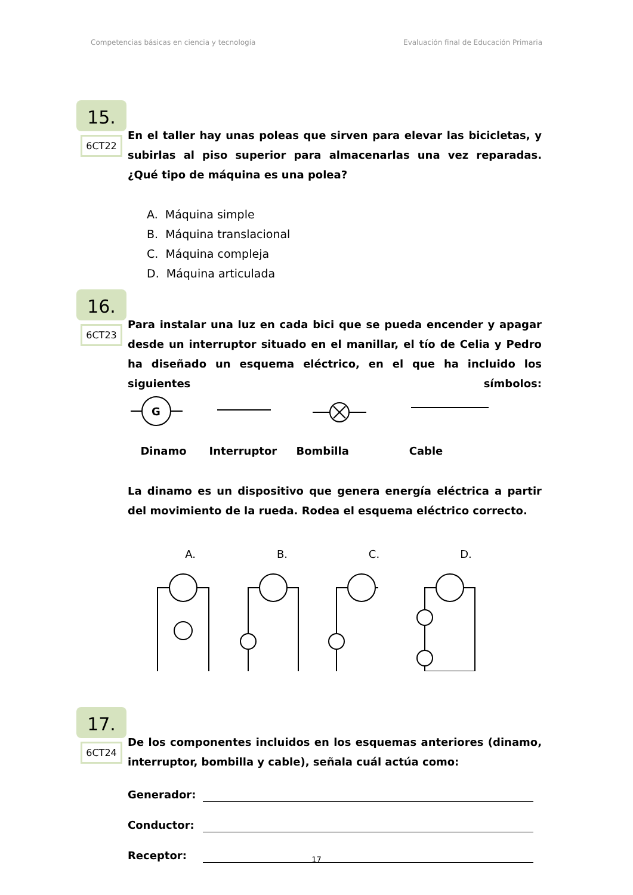Competencias básicas en ciencia y tecnología Evaluación final de Educación Primaria
15.
6CT22
En el taller hay unas poleas que sirven para elevar las bicicletas, y subirlas al piso superior para almacenarlas una vez reparadas. ¿Qué tipo de máquina es una polea?
A. Máquina simple
B. Máquina translacional
C. Máquina compleja
D. Máquina articulada
16.
6CT23
Para instalar una luz en cada bici que se pueda encender y apagar desde un interruptor situado en el manillar, el tío de Celia y Pedro ha diseñado un esquema eléctrico, en el que ha incluido los siguientes símbolos:
G
Dinamo Interruptor Bombilla Cable
La dinamo es un dispositivo que genera energía eléctrica a partir del movimiento de la rueda. Rodea el esquema eléctrico correcto.
A. B. C. D.
17.
6CT24
De los componentes incluidos en los esquemas anteriores (dinamo, interruptor, bombilla y cable), señala cuál actúa como:
Generador:
Conductor:
Receptor:
17